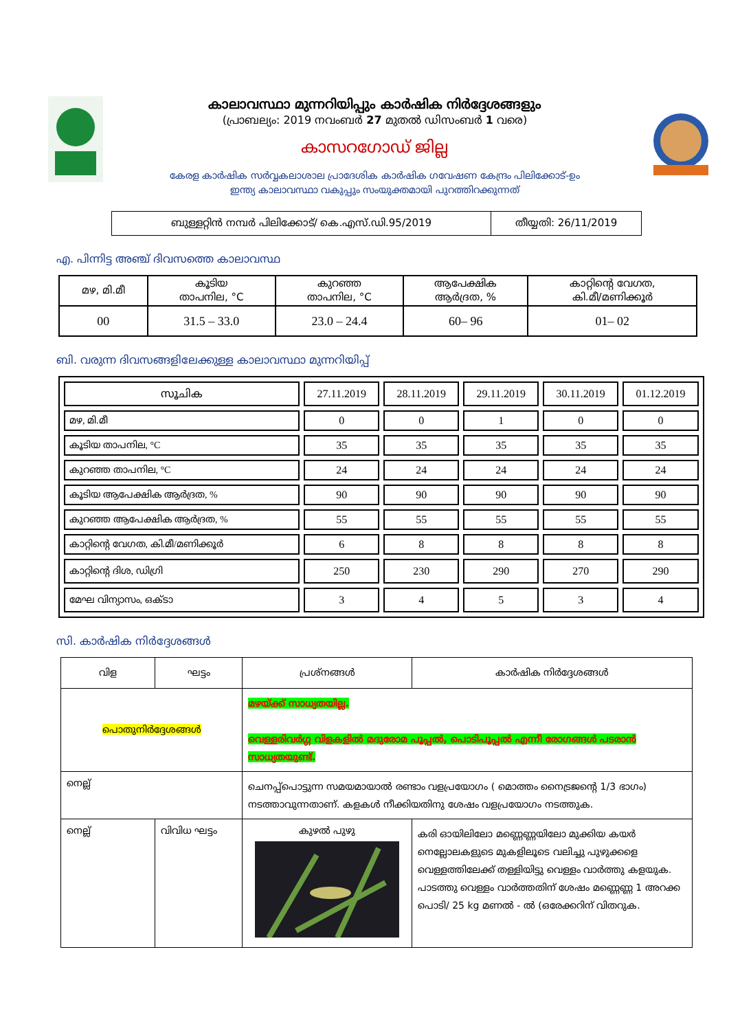കാലാവസ്ഥാ മുന്നറിയിപ്പും കാർഷിക നിർദ്ദേശങ്ങളും
(പ്രാബല്യം: 2019 നവംബർ 27 മുതൽ ഡിസംബർ 1 വരെ)
കാസറഗോഡ് ജില്ല
കേരള കാർഷിക സർവ്വകലാശാല പ്രാദേശിക കാർഷിക ഗവേഷണ കേന്ദ്രം പിലിക്കോട്-ഉം
ഇന്ത്യ കാലാവസ്ഥാ വകുപ്പും സംയുക്തമായി പുറത്തിറക്കുന്നത്
| ബുള്ളറ്റിൻ നമ്പർ പിലിക്കോട്/ കെ.എസ്.ഡി.95/2019 | തീയ്യതി: 26/11/2019 |
എ. പിന്നിട്ട അഞ്ച് ദിവസത്തെ കാലാവസ്ഥ
| മഴ, മി.മീ | കൂടിയ താപനില, °C | കുറഞ്ഞ താപനില, °C | ആപേക്ഷിക ആർദ്രത, % | കാറ്റിന്റെ വേഗത, കി.മീ/മണിക്കൂർ |
| 00 | 31.5 – 33.0 | 23.0 – 24.4 | 60– 96 | 01– 02 |
ബി. വരുന്ന ദിവസങ്ങളിലേക്കുള്ള കാലാവസ്ഥാ മുന്നറിയിപ്പ്
| സൂചിക | 27.11.2019 | 28.11.2019 | 29.11.2019 | 30.11.2019 | 01.12.2019 |
| മഴ, മി.മീ | 0 | 0 | 1 | 0 | 0 |
| കൂടിയ താപനില, °C | 35 | 35 | 35 | 35 | 35 |
| കുറഞ്ഞ താപനില, °C | 24 | 24 | 24 | 24 | 24 |
| കൂടിയ ആപേക്ഷിക ആർദ്രത, % | 90 | 90 | 90 | 90 | 90 |
| കുറഞ്ഞ ആപേക്ഷിക ആർദ്രത, % | 55 | 55 | 55 | 55 | 55 |
| കാറ്റിന്റെ വേഗത, കി.മീ/മണിക്കൂർ | 6 | 8 | 8 | 8 | 8 |
| കാറ്റിന്റെ ദിശ, ഡിഗ്രി | 250 | 230 | 290 | 270 | 290 |
| മേഘ വിന്യാസം, ഒക്ടാ | 3 | 4 | 5 | 3 | 4 |
സി. കാർഷിക നിർദ്ദേശങ്ങൾ
| വിള | ഘട്ടം | പ്രശ്നങ്ങൾ | കാർഷിക നിർദ്ദേശങ്ങൾ |
| പൊതുനിർദ്ദേശങ്ങൾ | | മഴയ്ക്ക് സാധ്യതയില്ല. വെള്ളരിവർഗ്ഗ വിളകളിൽ മദുരോമ പൂപ്പൽ, പൊടിപൂപ്പൽ എന്നീ രോഗങ്ങൾ പടരാൻ സാധ്യതയുണ്ട്. | |
| നെല്ല് | | ചെനപ്പ്പൊട്ടുന്ന സമയമായാൽ രണ്ടാം വളപ്രയോഗം ( മൊത്തം നൈട്രജന്റെ 1/3 ഭാഗം) നടത്താവുന്നതാണ്. കളകൾ നീക്കിയതിനു ശേഷം വളപ്രയോഗം നടത്തുക. | |
| നെല്ല് | വിവിധ ഘട്ടം | കുഴൽ പുഴു | കരി ഓയിലിലോ മണ്ണെണ്ണയിലോ മുക്കിയ കയർ നെല്ലോലകളുടെ മുകളിലൂടെ വലിച്ചു പുഴുക്കളെ വെള്ളത്തിലേക്ക് തള്ളിയിട്ടു വെള്ളം വാർത്തു കളയുക. പാടത്തു വെള്ളം വാർത്തതിന് ശേഷം മണ്ണെണ്ണ 1 അറക്ക പൊടി/ 25 kg മണൽ - ൽ (ഒരേക്കറിന് വിതറുക. |